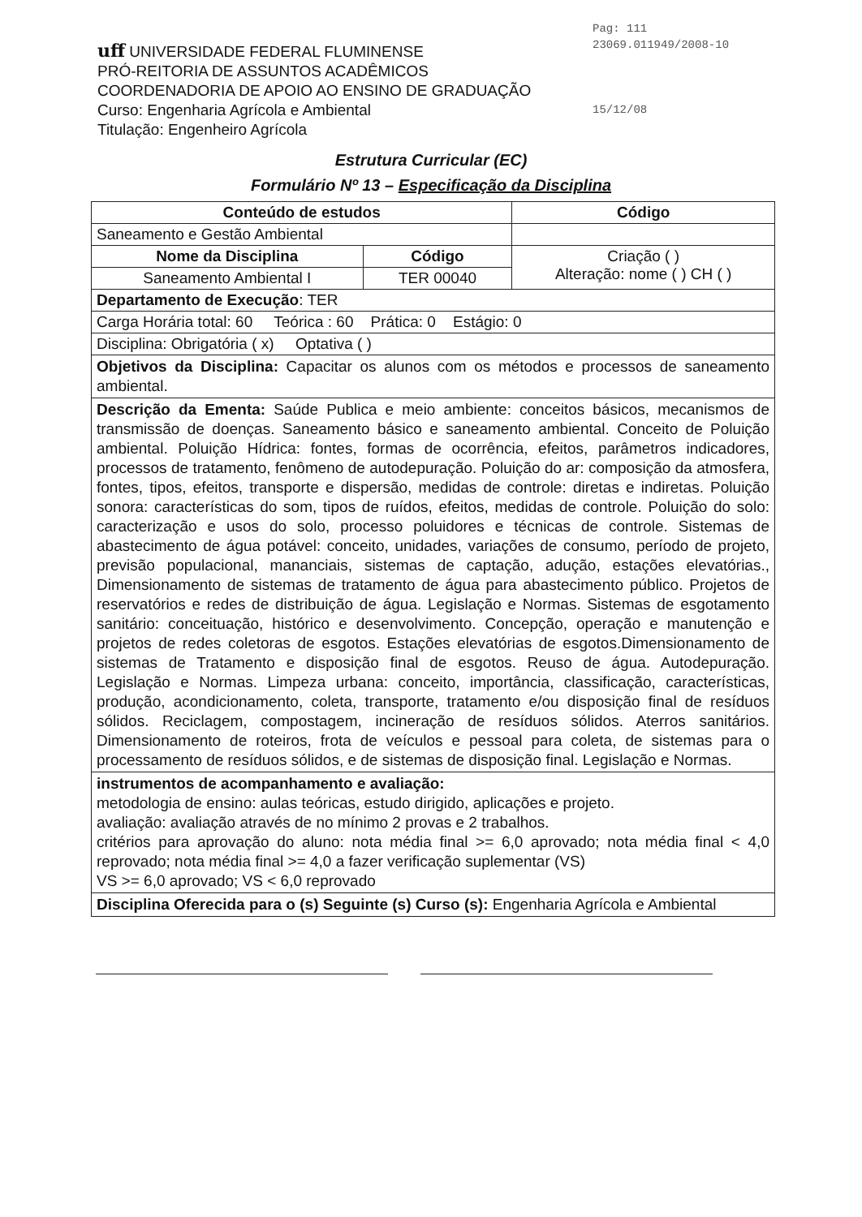Pag: 111
23069.011949/2008-10
15/12/08
uff UNIVERSIDADE FEDERAL FLUMINENSE
PRÓ-REITORIA DE ASSUNTOS ACADÊMICOS
COORDENADORIA DE APOIO AO ENSINO DE GRADUAÇÃO
Curso: Engenharia Agrícola e Ambiental
Titulação: Engenheiro Agrícola
Estrutura Curricular (EC)
Formulário Nº 13 – Especificação da Disciplina
| Conteúdo de estudos | | Código |
| Saneamento e Gestão Ambiental | | |
| Nome da Disciplina | Código | Criação ( ) Alteração: nome ( ) CH ( ) |
| Saneamento Ambiental I | TER 00040 | |
| Departamento de Execução : TER | | |
| Carga Horária total: 60 Teórica : 60 Prática: 0 Estágio: 0 | | |
| Disciplina: Obrigatória ( x) Optativa ( ) | | |
| Objetivos da Disciplina: Capacitar os alunos com os métodos e processos de saneamento ambiental. | | |
| Descrição da Ementa: Saúde Publica e meio ambiente: conceitos básicos, mecanismos de transmissão de doenças. Saneamento básico e saneamento ambiental. Conceito de Poluição ambiental. Poluição Hídrica: fontes, formas de ocorrência, efeitos, parâmetros indicadores, processos de tratamento, fenômeno de autodepuração. Poluição do ar: composição da atmosfera, fontes, tipos, efeitos, transporte e dispersão, medidas de controle: diretas e indiretas. Poluição sonora: características do som, tipos de ruídos, efeitos, medidas de controle. Poluição do solo: caracterização e usos do solo, processo poluidores e técnicas de controle. Sistemas de abastecimento de água potável: conceito, unidades, variações de consumo, período de projeto, previsão populacional, mananciais, sistemas de captação, adução, estações elevatórias., Dimensionamento de sistemas de tratamento de água para abastecimento público. Projetos de reservatórios e redes de distribuição de água. Legislação e Normas. Sistemas de esgotamento sanitário: conceituação, histórico e desenvolvimento. Concepção, operação e manutenção e projetos de redes coletoras de esgotos. Estações elevatórias de esgotos.Dimensionamento de sistemas de Tratamento e disposição final de esgotos. Reuso de água. Autodepuração. Legislação e Normas. Limpeza urbana: conceito, importância, classificação, características, produção, acondicionamento, coleta, transporte, tratamento e/ou disposição final de resíduos sólidos. Reciclagem, compostagem, incineração de resíduos sólidos. Aterros sanitários. Dimensionamento de roteiros, frota de veículos e pessoal para coleta, de sistemas para o processamento de resíduos sólidos, e de sistemas de disposição final. Legislação e Normas. | | |
| instrumentos de acompanhamento e avaliação: metodologia de ensino: aulas teóricas, estudo dirigido, aplicações e projeto. avaliação: avaliação através de no mínimo 2 provas e 2 trabalhos. critérios para aprovação do aluno: nota média final >= 6,0 aprovado; nota média final < 4,0 reprovado; nota média final >= 4,0 a fazer verificação suplementar (VS) VS >= 6,0 aprovado; VS < 6,0 reprovado | | |
| Disciplina Oferecida para o (s) Seguinte (s) Curso (s): Engenharia Agrícola e Ambiental | | |